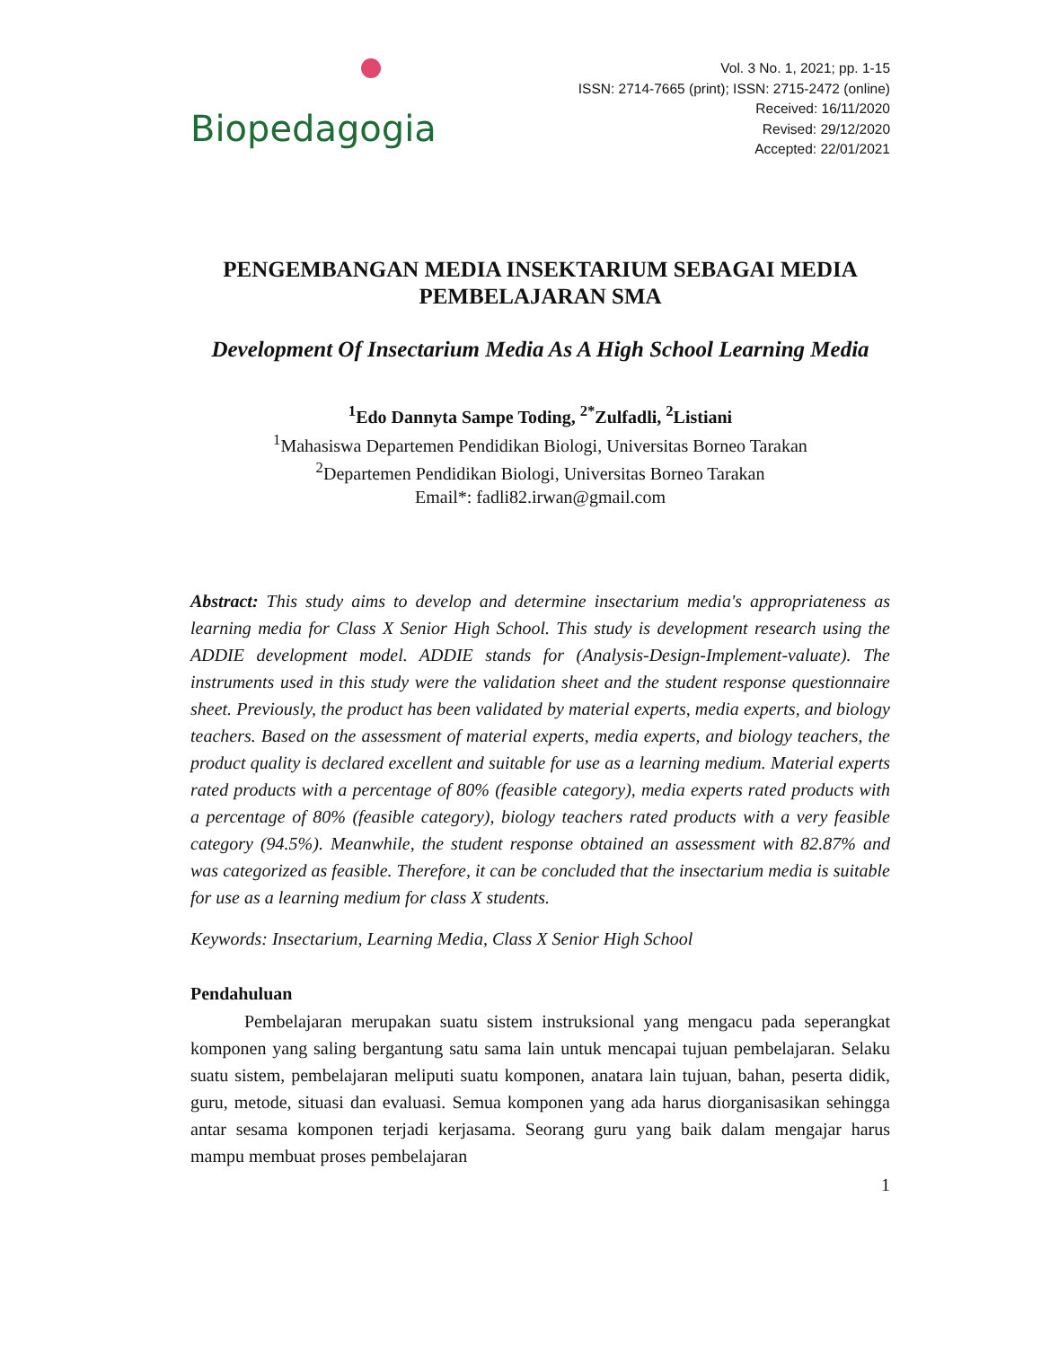Biopedagogia
Vol. 3 No. 1, 2021; pp. 1-15
ISSN: 2714-7665 (print); ISSN: 2715-2472 (online)
Received: 16/11/2020
Revised: 29/12/2020
Accepted: 22/01/2021
PENGEMBANGAN MEDIA INSEKTARIUM SEBAGAI MEDIA PEMBELAJARAN SMA
Development Of Insectarium Media As A High School Learning Media
<sup>1</sup> Edo Dannyta Sampe Toding, <sup>2*</sup>Zulfadli, <sup>2</sup>Listiani
<sup>1</sup> Mahasiswa Departemen Pendidikan Biologi, Universitas Borneo Tarakan
<sup>2</sup> Departemen Pendidikan Biologi, Universitas Borneo Tarakan
Email*: fadli82.irwan@gmail.com
Abstract: This study aims to develop and determine insectarium media's appropriateness as learning media for Class X Senior High School. This study is development research using the ADDIE development model. ADDIE stands for (Analysis-Design-Implement-valuate). The instruments used in this study were the validation sheet and the student response questionnaire sheet. Previously, the product has been validated by material experts, media experts, and biology teachers. Based on the assessment of material experts, media experts, and biology teachers, the product quality is declared excellent and suitable for use as a learning medium. Material experts rated products with a percentage of 80% (feasible category), media experts rated products with a percentage of 80% (feasible category), biology teachers rated products with a very feasible category (94.5%). Meanwhile, the student response obtained an assessment with 82.87% and was categorized as feasible. Therefore, it can be concluded that the insectarium media is suitable for use as a learning medium for class X students.
Keywords: Insectarium, Learning Media, Class X Senior High School
Pendahuluan
   Pembelajaran merupakan suatu sistem instruksional yang mengacu pada seperangkat komponen yang saling bergantung satu sama lain untuk mencapai tujuan pembelajaran. Selaku suatu sistem, pembelajaran meliputi suatu komponen, anatara lain tujuan, bahan, peserta didik, guru, metode, situasi dan evaluasi. Semua komponen yang ada harus diorganisasikan sehingga antar sesama komponen terjadi kerjasama. Seorang guru yang baik dalam mengajar harus mampu membuat proses pembelajaran
1